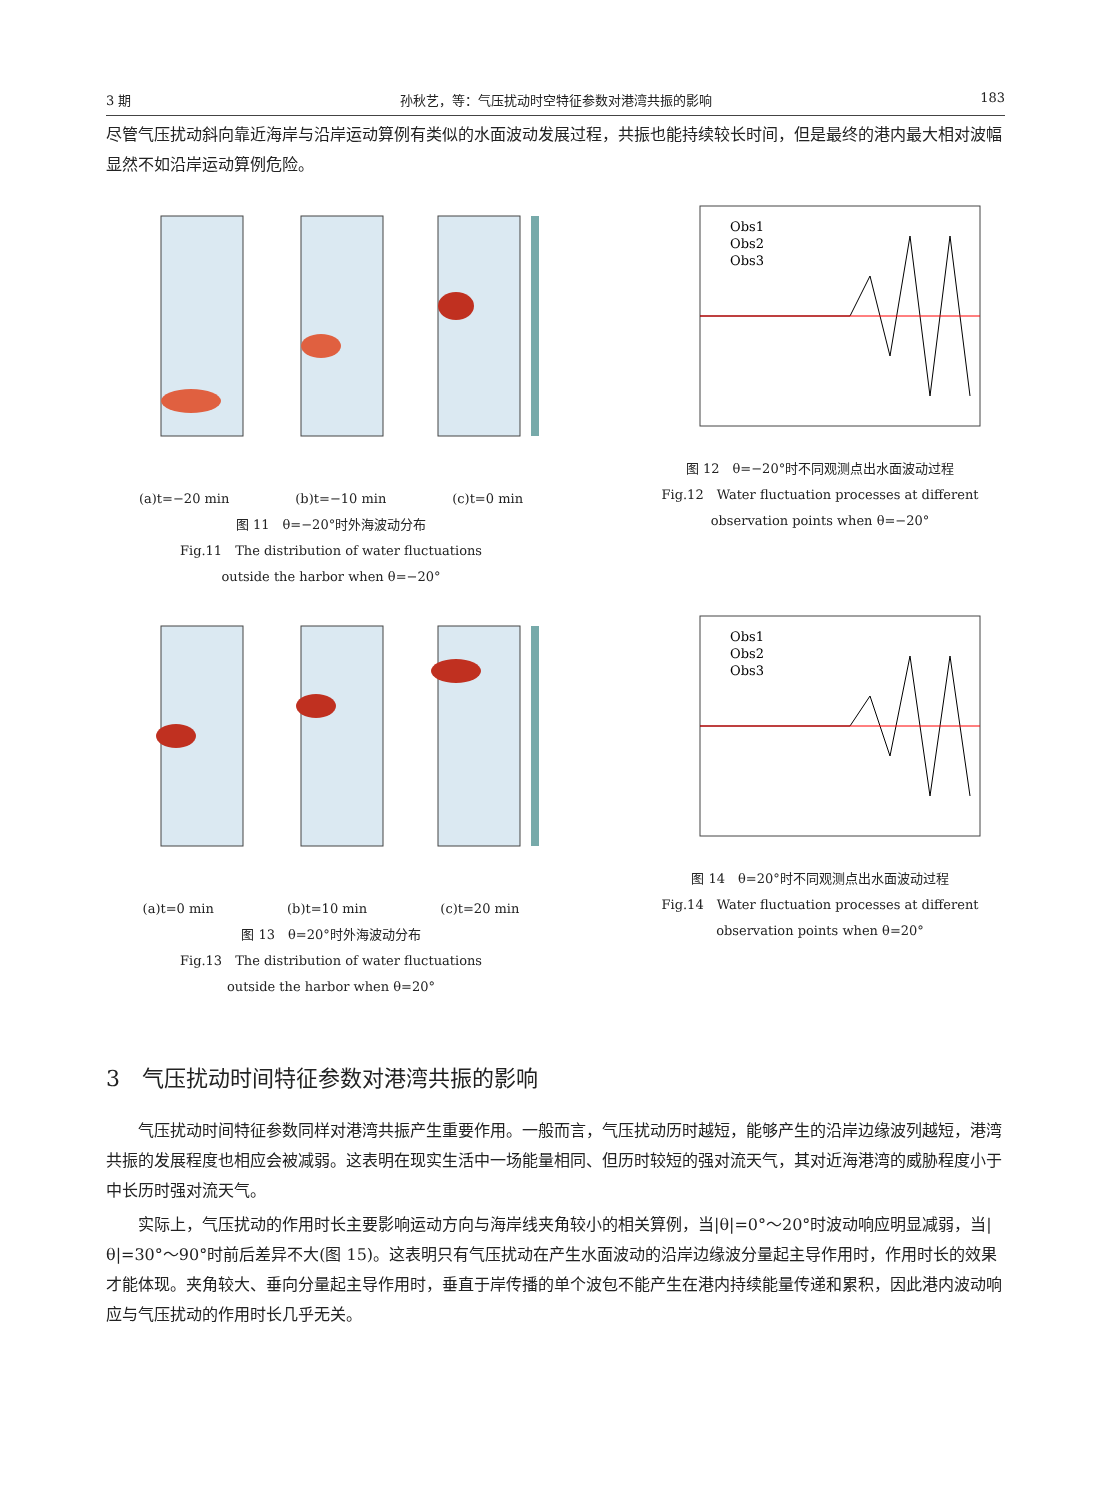3 期 孙秋艺，等：气压扰动时空特征参数对港湾共振的影响 183
尽管气压扰动斜向靠近海岸与沿岸运动算例有类似的水面波动发展过程，共振也能持续较长时间，但是最终的港内最大相对波幅显然不如沿岸运动算例危险。
(a)t=−20 min (b)t=−10 min (c)t=0 min
图 11　θ=−20°时外海波动分布
Fig.11　The distribution of water fluctuations
outside the harbor when θ=−20°
Obs1
Obs2
Obs3
图 12　θ=−20°时不同观测点出水面波动过程
Fig.12　Water fluctuation processes at different
observation points when θ=−20°
(a)t=0 min (b)t=10 min (c)t=20 min
图 13　θ=20°时外海波动分布
Fig.13　The distribution of water fluctuations
outside the harbor when θ=20°
Obs1
Obs2
Obs3
图 14　θ=20°时不同观测点出水面波动过程
Fig.14　Water fluctuation processes at different
observation points when θ=20°
3　气压扰动时间特征参数对港湾共振的影响
气压扰动时间特征参数同样对港湾共振产生重要作用。一般而言，气压扰动历时越短，能够产生的沿岸边缘波列越短，港湾共振的发展程度也相应会被减弱。这表明在现实生活中一场能量相同、但历时较短的强对流天气，其对近海港湾的威胁程度小于中长历时强对流天气。
实际上，气压扰动的作用时长主要影响运动方向与海岸线夹角较小的相关算例，当|θ|=0°～20°时波动响应明显减弱，当|θ|=30°～90°时前后差异不大(图 15)。这表明只有气压扰动在产生水面波动的沿岸边缘波分量起主导作用时，作用时长的效果才能体现。夹角较大、垂向分量起主导作用时，垂直于岸传播的单个波包不能产生在港内持续能量传递和累积，因此港内波动响应与气压扰动的作用时长几乎无关。